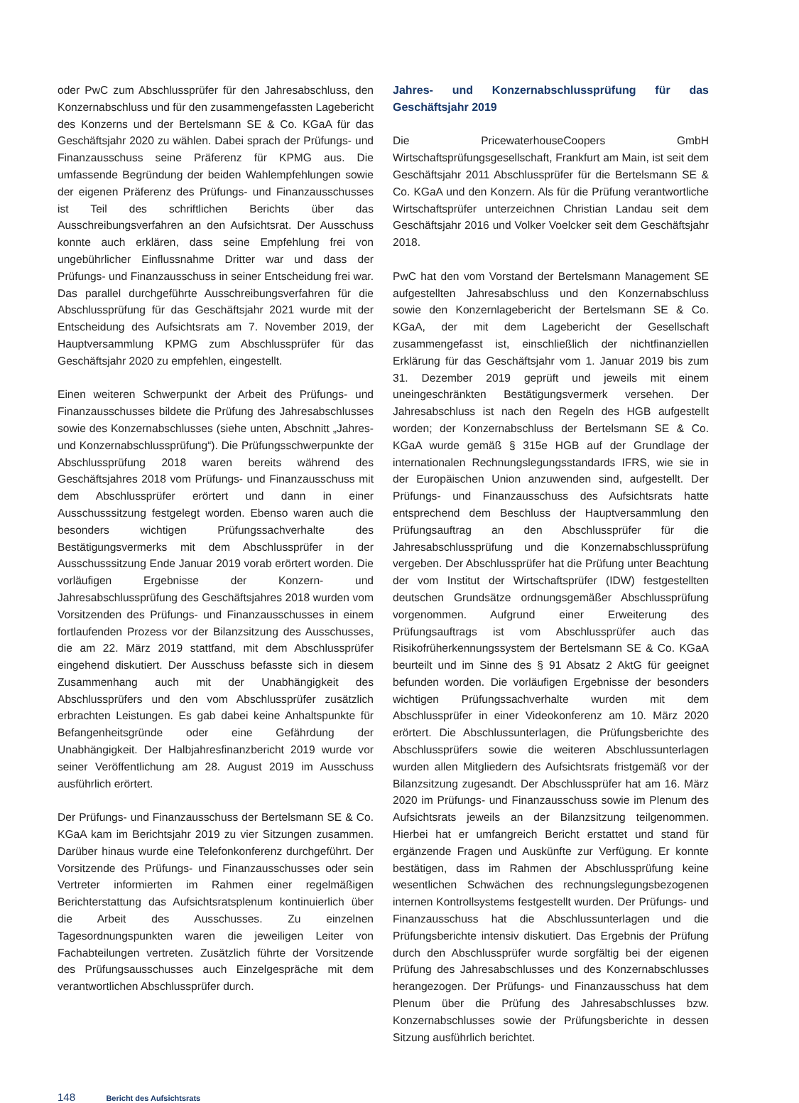oder PwC zum Abschlussprüfer für den Jahresabschluss, den Konzernabschluss und für den zusammengefassten Lagebericht des Konzerns und der Bertelsmann SE & Co. KGaA für das Geschäftsjahr 2020 zu wählen. Dabei sprach der Prüfungs- und Finanzausschuss seine Präferenz für KPMG aus. Die umfassende Begründung der beiden Wahlempfehlungen sowie der eigenen Präferenz des Prüfungs- und Finanzausschusses ist Teil des schriftlichen Berichts über das Ausschreibungsverfahren an den Aufsichtsrat. Der Ausschuss konnte auch erklären, dass seine Empfehlung frei von ungebührlicher Einflussnahme Dritter war und dass der Prüfungs- und Finanzausschuss in seiner Entscheidung frei war. Das parallel durchgeführte Ausschreibungsverfahren für die Abschlussprüfung für das Geschäftsjahr 2021 wurde mit der Entscheidung des Aufsichtsrats am 7. November 2019, der Hauptversammlung KPMG zum Abschlussprüfer für das Geschäftsjahr 2020 zu empfehlen, eingestellt.
Einen weiteren Schwerpunkt der Arbeit des Prüfungs- und Finanzausschusses bildete die Prüfung des Jahresabschlusses sowie des Konzernabschlusses (siehe unten, Abschnitt „Jahres- und Konzernabschlussprüfung“). Die Prüfungsschwerpunkte der Abschlussprüfung 2018 waren bereits während des Geschäftsjahres 2018 vom Prüfungs- und Finanzausschuss mit dem Abschlussprüfer erörtert und dann in einer Ausschusssitzung festgelegt worden. Ebenso waren auch die besonders wichtigen Prüfungssachverhalte des Bestätigungsvermerks mit dem Abschlussprüfer in der Ausschusssitzung Ende Januar 2019 vorab erörtert worden. Die vorläufigen Ergebnisse der Konzern- und Jahresabschlussprüfung des Geschäftsjahres 2018 wurden vom Vorsitzenden des Prüfungs- und Finanzausschusses in einem fortlaufenden Prozess vor der Bilanzsitzung des Ausschusses, die am 22. März 2019 stattfand, mit dem Abschlussprüfer eingehend diskutiert. Der Ausschuss befasste sich in diesem Zusammenhang auch mit der Unabhängigkeit des Abschlussprüfers und den vom Abschlussprüfer zusätzlich erbrachten Leistungen. Es gab dabei keine Anhaltspunkte für Befangenheitsgründe oder eine Gefährdung der Unabhängigkeit. Der Halbjahresfinanzbericht 2019 wurde vor seiner Veröffentlichung am 28. August 2019 im Ausschuss ausführlich erörtert.
Der Prüfungs- und Finanzausschuss der Bertelsmann SE & Co. KGaA kam im Berichtsjahr 2019 zu vier Sitzungen zusammen. Darüber hinaus wurde eine Telefonkonferenz durchgeführt. Der Vorsitzende des Prüfungs- und Finanzausschusses oder sein Vertreter informierten im Rahmen einer regelmäßigen Berichterstattung das Aufsichtsratsplenum kontinuierlich über die Arbeit des Ausschusses. Zu einzelnen Tagesordnungspunkten waren die jeweiligen Leiter von Fachabteilungen vertreten. Zusätzlich führte der Vorsitzende des Prüfungsausschusses auch Einzelgespräche mit dem verantwortlichen Abschlussprüfer durch.
Jahres- und Konzernabschlussprüfung für das Geschäftsjahr 2019
Die PricewaterhouseCoopers GmbH Wirtschaftsprüfungsgesellschaft, Frankfurt am Main, ist seit dem Geschäftsjahr 2011 Abschlussprüfer für die Bertelsmann SE & Co. KGaA und den Konzern. Als für die Prüfung verantwortliche Wirtschaftsprüfer unterzeichnen Christian Landau seit dem Geschäftsjahr 2016 und Volker Voelcker seit dem Geschäftsjahr 2018.
PwC hat den vom Vorstand der Bertelsmann Management SE aufgestellten Jahresabschluss und den Konzernabschluss sowie den Konzernlagebericht der Bertelsmann SE & Co. KGaA, der mit dem Lagebericht der Gesellschaft zusammengefasst ist, einschließlich der nichtfinanziellen Erklärung für das Geschäftsjahr vom 1. Januar 2019 bis zum 31. Dezember 2019 geprüft und jeweils mit einem uneingeschränkten Bestätigungsvermerk versehen. Der Jahresabschluss ist nach den Regeln des HGB aufgestellt worden; der Konzernabschluss der Bertelsmann SE & Co. KGaA wurde gemäß § 315e HGB auf der Grundlage der internationalen Rechnungslegungsstandards IFRS, wie sie in der Europäischen Union anzuwenden sind, aufgestellt. Der Prüfungs- und Finanzausschuss des Aufsichtsrats hatte entsprechend dem Beschluss der Hauptversammlung den Prüfungsauftrag an den Abschlussprüfer für die Jahresabschlussprüfung und die Konzernabschlussprüfung vergeben. Der Abschlussprüfer hat die Prüfung unter Beachtung der vom Institut der Wirtschaftsprüfer (IDW) festgestellten deutschen Grundsätze ordnungsgemäßer Abschlussprüfung vorgenommen. Aufgrund einer Erweiterung des Prüfungsauftrags ist vom Abschlussprüfer auch das Risikofrüherkennungssystem der Bertelsmann SE & Co. KGaA beurteilt und im Sinne des § 91 Absatz 2 AktG für geeignet befunden worden. Die vorläufigen Ergebnisse der besonders wichtigen Prüfungssachverhalte wurden mit dem Abschlussprüfer in einer Videokonferenz am 10. März 2020 erörtert. Die Abschlussunterlagen, die Prüfungsberichte des Abschlussprüfers sowie die weiteren Abschlussunterlagen wurden allen Mitgliedern des Aufsichtsrats fristgemäß vor der Bilanzsitzung zugesandt. Der Abschlussprüfer hat am 16. März 2020 im Prüfungs- und Finanzausschuss sowie im Plenum des Aufsichtsrats jeweils an der Bilanzsitzung teilgenommen. Hierbei hat er umfangreich Bericht erstattet und stand für ergänzende Fragen und Auskünfte zur Verfügung. Er konnte bestätigen, dass im Rahmen der Abschlussprüfung keine wesentlichen Schwächen des rechnungslegungsbezogenen internen Kontrollsystems festgestellt wurden. Der Prüfungs- und Finanzausschuss hat die Abschlussunterlagen und die Prüfungsberichte intensiv diskutiert. Das Ergebnis der Prüfung durch den Abschlussprüfer wurde sorgfältig bei der eigenen Prüfung des Jahresabschlusses und des Konzernabschlusses herangezogen. Der Prüfungs- und Finanzausschuss hat dem Plenum über die Prüfung des Jahresabschlusses bzw. Konzernabschlusses sowie der Prüfungsberichte in dessen Sitzung ausführlich berichtet.
148 Bericht des Aufsichtsrats